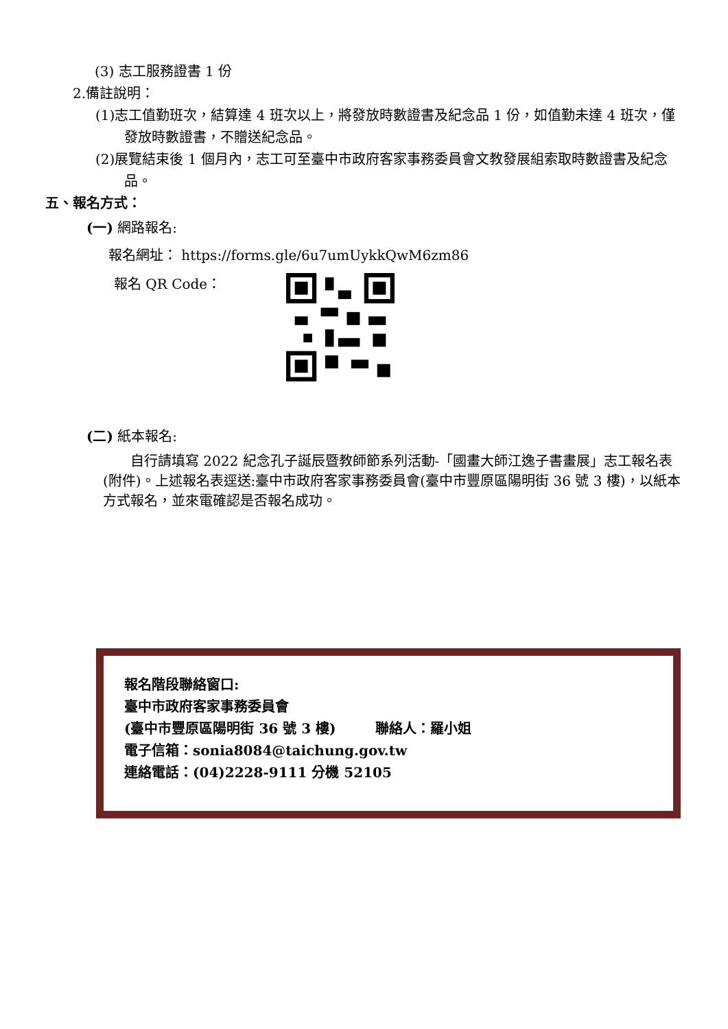(3) 志工服務證書 1 份
2.備註說明：
(1)志工值勤班次，結算達 4 班次以上，將發放時數證書及紀念品 1 份，如值勤未達 4 班次，僅發放時數證書，不贈送紀念品。
(2)展覽結束後 1 個月內，志工可至臺中市政府客家事務委員會文教發展組索取時數證書及紀念品。
五、報名方式：
(一) 網路報名:
報名網址： https://forms.gle/6u7umUykkQwM6zm86
報名 QR Code：
(二) 紙本報名:
自行請填寫 2022 紀念孔子誕辰暨教師節系列活動-「國畫大師江逸子書畫展」志工報名表(附件)。上述報名表逕送:臺中市政府客家事務委員會(臺中市豐原區陽明街 36 號 3 樓)，以紙本方式報名，並來電確認是否報名成功。
報名階段聯絡窗口:
臺中市政府客家事務委員會
(臺中市豐原區陽明街 36 號 3 樓) 聯絡人：羅小姐
電子信箱：sonia8084@taichung.gov.tw
連絡電話：(04)2228-9111 分機 52105